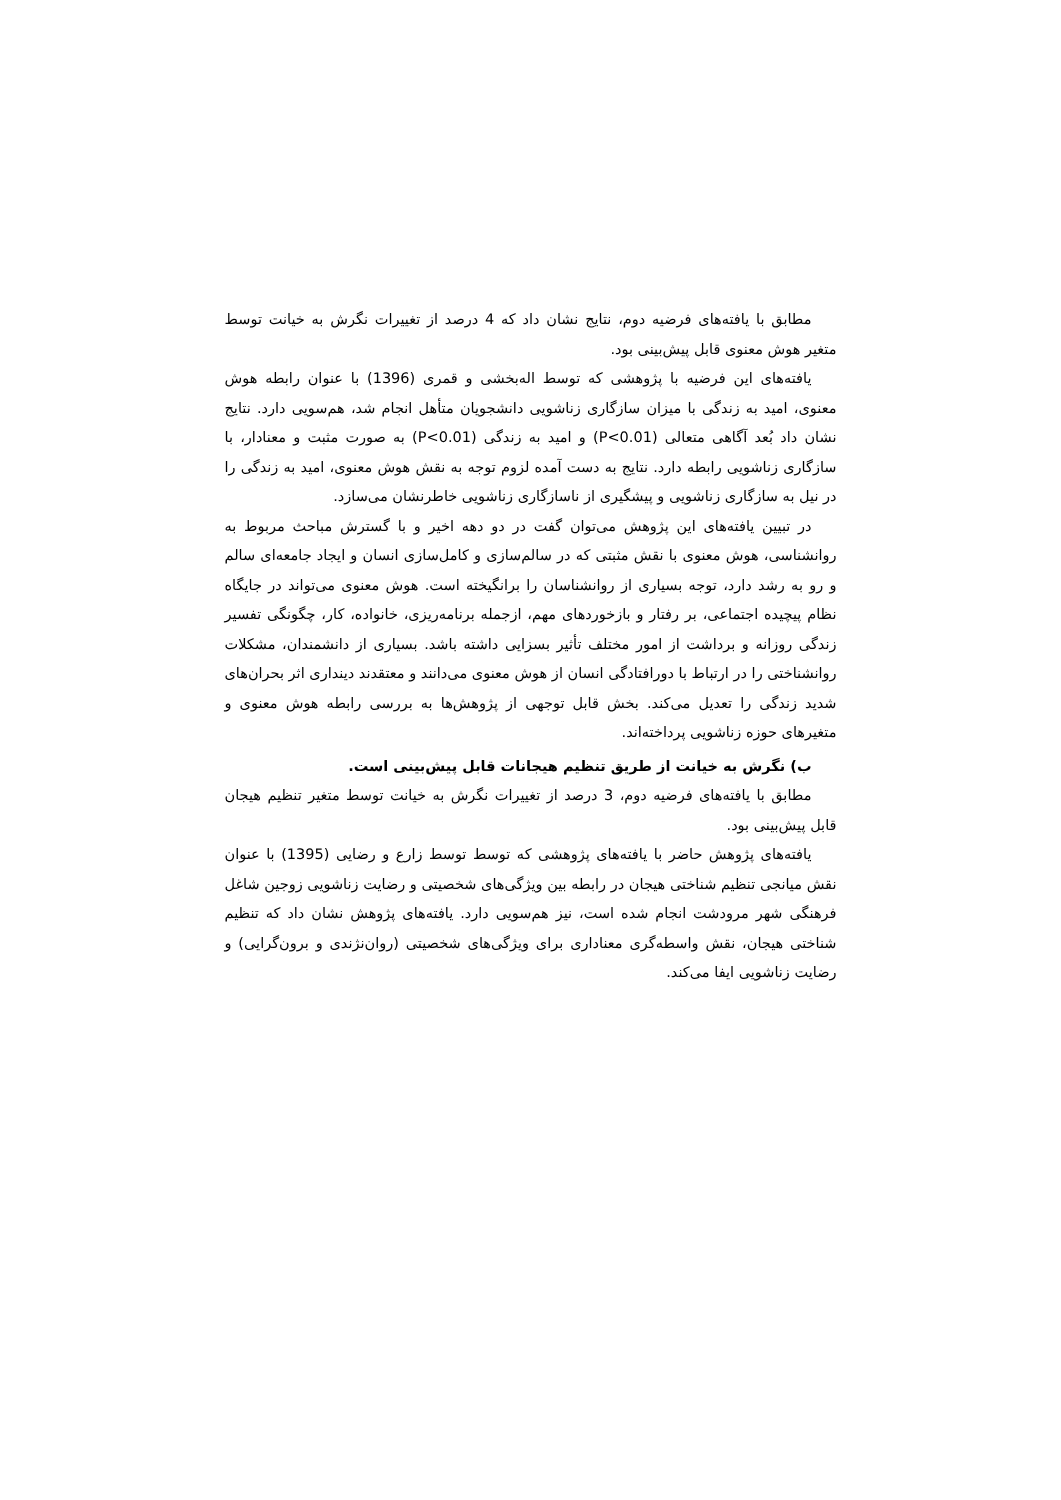مطابق با یافته‌های فرضیه دوم، نتایج نشان داد که 4 درصد از تغییرات نگرش به خیانت توسط متغیر هوش معنوی قابل پیش‌بینی بود.
یافته‌های این فرضیه با پژوهشی که توسط اله‌بخشی و قمری (1396) با عنوان رابطه هوش معنوی، امید به زندگی با میزان سازگاری زناشویی دانشجویان متأهل انجام شد، هم‌سویی دارد. نتایج نشان داد بُعد آگاهی متعالی (P<0.01) و امید به زندگی (P<0.01) به صورت مثبت و معنادار، با سازگاری زناشویی رابطه دارد. نتایج به دست آمده لزوم توجه به نقش هوش معنوی، امید به زندگی را در نیل به سازگاری زناشویی و پیشگیری از ناسازگاری زناشویی خاطرنشان می‌سازد.
در تبیین یافته‌های این پژوهش می‌توان گفت در دو دهه اخیر و با گسترش مباحث مربوط به روانشناسی، هوش معنوی با نقش مثبتی که در سالم‌سازی و کامل‌سازی انسان و ایجاد جامعه‌ای سالم و رو به رشد دارد، توجه بسیاری از روانشناسان را برانگیخته است. هوش معنوی می‌تواند در جایگاه نظام پیچیده اجتماعی، بر رفتار و بازخوردهای مهم، ازجمله برنامه‌ریزی، خانواده، کار، چگونگی تفسیر زندگی روزانه و برداشت از امور مختلف تأثیر بسزایی داشته باشد. بسیاری از دانشمندان، مشکلات روانشناختی را در ارتباط با دورافتادگی انسان از هوش معنوی می‌دانند و معتقدند دینداری اثر بحران‌های شدید زندگی را تعدیل می‌کند. بخش قابل توجهی از پژوهش‌ها به بررسی رابطه هوش معنوی و متغیرهای حوزه زناشویی پرداخته‌اند.
ب) نگرش به خیانت از طریق تنظیم هیجانات قابل پیش‌بینی است.
مطابق با یافته‌های فرضیه دوم، 3 درصد از تغییرات نگرش به خیانت توسط متغیر تنظیم هیجان قابل پیش‌بینی بود.
یافته‌های پژوهش حاضر با یافته‌های پژوهشی که توسط توسط زارع و رضایی (1395) با عنوان نقش میانجی تنظیم شناختی هیجان در رابطه بین ویژگی‌های شخصیتی و رضایت زناشویی زوجین شاغل فرهنگی شهر مرودشت انجام شده است، نیز هم‌سویی دارد. یافته‌های پژوهش نشان داد که تنظیم شناختی هیجان، نقش واسطه‌گری معناداری برای ویژگی‌های شخصیتی (روان‌نژندی و برون‌گرایی) و رضایت زناشویی ایفا می‌کند.